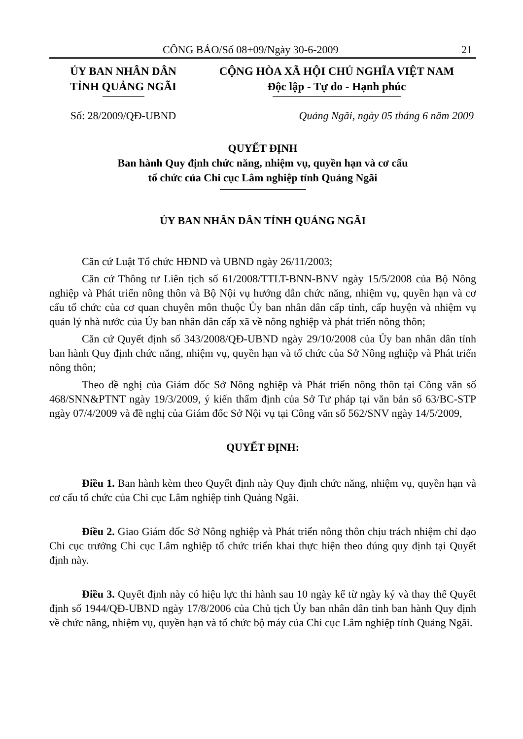CÔNG BÁO/Số 08+09/Ngày 30-6-2009 21
ỦY BAN NHÂN DÂN
TỈNH QUẢNG NGÃI
CỘNG HÒA XÃ HỘI CHỦ NGHĨA VIỆT NAM
Độc lập - Tự do - Hạnh phúc
Số: 28/2009/QĐ-UBND Quảng Ngãi, ngày 05 tháng 6 năm 2009
QUYẾT ĐỊNH
Ban hành Quy định chức năng, nhiệm vụ, quyền hạn và cơ cấu
tổ chức của Chi cục Lâm nghiệp tỉnh Quảng Ngãi
ỦY BAN NHÂN DÂN TỈNH QUẢNG NGÃI
Căn cứ Luật Tổ chức HĐND và UBND ngày 26/11/2003;
Căn cứ Thông tư Liên tịch số 61/2008/TTLT-BNN-BNV ngày 15/5/2008 của Bộ Nông nghiệp và Phát triển nông thôn và Bộ Nội vụ hướng dẫn chức năng, nhiệm vụ, quyền hạn và cơ cấu tổ chức của cơ quan chuyên môn thuộc Ủy ban nhân dân cấp tỉnh, cấp huyện và nhiệm vụ quản lý nhà nước của Ủy ban nhân dân cấp xã về nông nghiệp và phát triển nông thôn;
Căn cứ Quyết định số 343/2008/QĐ-UBND ngày 29/10/2008 của Ủy ban nhân dân tỉnh ban hành Quy định chức năng, nhiệm vụ, quyền hạn và tổ chức của Sở Nông nghiệp và Phát triển nông thôn;
Theo đề nghị của Giám đốc Sở Nông nghiệp và Phát triển nông thôn tại Công văn số 468/SNN&PTNT ngày 19/3/2009, ý kiến thẩm định của Sở Tư pháp tại văn bản số 63/BC-STP ngày 07/4/2009 và đề nghị của Giám đốc Sở Nội vụ tại Công văn số 562/SNV ngày 14/5/2009,
QUYẾT ĐỊNH:
Điều 1. Ban hành kèm theo Quyết định này Quy định chức năng, nhiệm vụ, quyền hạn và cơ cấu tổ chức của Chi cục Lâm nghiệp tỉnh Quảng Ngãi.
Điều 2. Giao Giám đốc Sở Nông nghiệp và Phát triển nông thôn chịu trách nhiệm chỉ đạo Chi cục trưởng Chi cục Lâm nghiệp tổ chức triển khai thực hiện theo đúng quy định tại Quyết định này.
Điều 3. Quyết định này có hiệu lực thi hành sau 10 ngày kể từ ngày ký và thay thế Quyết định số 1944/QĐ-UBND ngày 17/8/2006 của Chủ tịch Ủy ban nhân dân tỉnh ban hành Quy định về chức năng, nhiệm vụ, quyền hạn và tổ chức bộ máy của Chi cục Lâm nghiệp tỉnh Quảng Ngãi.